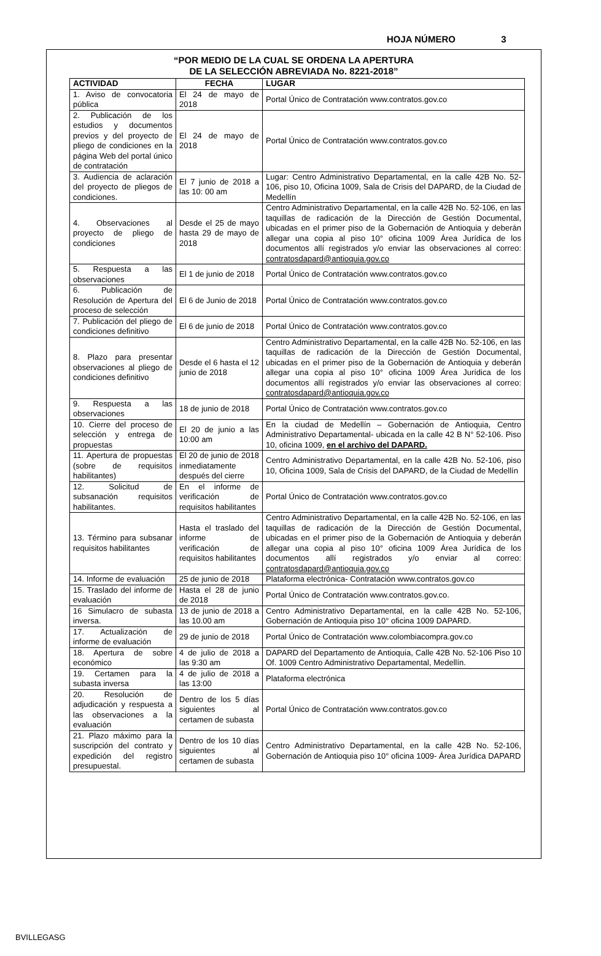HOJA NÚMERO 3
“POR MEDIO DE LA CUAL SE ORDENA LA APERTURA
DE LA SELECCIÓN ABREVIADA No. 8221-2018”
| ACTIVIDAD | FECHA | LUGAR |
| --- | --- | --- |
| 1. Aviso de convocatoria pública | El 24 de mayo de 2018 | Portal Único de Contratación www.contratos.gov.co |
| 2. Publicación de los estudios y documentos previos y del proyecto de pliego de condiciones en la página Web del portal único de contratación | El 24 de mayo de 2018 | Portal Único de Contratación www.contratos.gov.co |
| 3. Audiencia de aclaración del proyecto de pliegos de condiciones. | El 7 junio de 2018 a las 10: 00 am | Lugar: Centro Administrativo Departamental, en la calle 42B No. 52-106, piso 10, Oficina 1009, Sala de Crisis del DAPARD, de la Ciudad de Medellín |
| 4. Observaciones al proyecto de pliego de condiciones | Desde el 25 de mayo hasta 29 de mayo de 2018 | Centro Administrativo Departamental, en la calle 42B No. 52-106, en las taquillas de radicación de la Dirección de Gestión Documental, ubicadas en el primer piso de la Gobernación de Antioquia y deberán allegar una copia al piso 10° oficina 1009 Área Jurídica de los documentos allí registrados y/o enviar las observaciones al correo: contratosdapard@antioquia.gov.co |
| 5. Respuesta a las observaciones | El 1 de junio de 2018 | Portal Único de Contratación www.contratos.gov.co |
| 6. Publicación de Resolución de Apertura del proceso de selección | El 6 de Junio de 2018 | Portal Único de Contratación www.contratos.gov.co |
| 7. Publicación del pliego de condiciones definitivo | El 6 de junio de 2018 | Portal Único de Contratación www.contratos.gov.co |
| 8. Plazo para presentar observaciones al pliego de condiciones definitivo | Desde el 6 hasta el 12 junio de 2018 | Centro Administrativo Departamental, en la calle 42B No. 52-106, en las taquillas de radicación de la Dirección de Gestión Documental, ubicadas en el primer piso de la Gobernación de Antioquia y deberán allegar una copia al piso 10° oficina 1009 Área Jurídica de los documentos allí registrados y/o enviar las observaciones al correo: contratosdapard@antioquia.gov.co |
| 9. Respuesta a las observaciones | 18 de junio de 2018 | Portal Único de Contratación www.contratos.gov.co |
| 10. Cierre del proceso de selección y entrega de propuestas | El 20 de junio a las 10:00 am | En la ciudad de Medellín – Gobernación de Antioquia, Centro Administrativo Departamental- ubicada en la calle 42 B N° 52-106. Piso 10, oficina 1009, en el archivo del DAPARD. |
| 11. Apertura de propuestas (sobre de requisitos habilitantes) | El 20 de junio de 2018 inmediatamente después del cierre | Centro Administrativo Departamental, en la calle 42B No. 52-106, piso 10, Oficina 1009, Sala de Crisis del DAPARD, de la Ciudad de Medellín |
| 12. Solicitud de subsanación requisitos habilitantes. | En el informe de verificación de requisitos habilitantes | Portal Único de Contratación www.contratos.gov.co |
| 13. Término para subsanar requisitos habilitantes | Hasta el traslado del informe de verificación de requisitos habilitantes | Centro Administrativo Departamental, en la calle 42B No. 52-106, en las taquillas de radicación de la Dirección de Gestión Documental, ubicadas en el primer piso de la Gobernación de Antioquia y deberán allegar una copia al piso 10° oficina 1009 Área Jurídica de los documentos allí registrados y/o enviar al correo: contratosdapard@antioquia.gov.co |
| 14. Informe de evaluación | 25 de junio de 2018 | Plataforma electrónica- Contratación www.contratos.gov.co |
| 15. Traslado del informe de evaluación | Hasta el 28 de junio de 2018 | Portal Único de Contratación www.contratos.gov.co. |
| 16 Simulacro de subasta inversa. | 13 de junio de 2018 a las 10.00 am | Centro Administrativo Departamental, en la calle 42B No. 52-106, Gobernación de Antioquia piso 10° oficina 1009 DAPARD. |
| 17. Actualización de informe de evaluación | 29 de junio de 2018 | Portal Único de Contratación www.colombiacompra.gov.co |
| 18. Apertura de sobre económico | 4 de julio de 2018 a las 9:30 am | DAPARD del Departamento de Antioquia, Calle 42B No. 52-106 Piso 10 Of. 1009 Centro Administrativo Departamental, Medellín. |
| 19. Certamen para la subasta inversa | 4 de julio de 2018 a las 13:00 | Plataforma electrónica |
| 20. Resolución de adjudicación y respuesta a las observaciones a la evaluación | Dentro de los 5 días siguientes al certamen de subasta | Portal Único de Contratación www.contratos.gov.co |
| 21. Plazo máximo para la suscripción del contrato y expedición del registro presupuestal. | Dentro de los 10 días siguientes al certamen de subasta | Centro Administrativo Departamental, en la calle 42B No. 52-106, Gobernación de Antioquia piso 10° oficina 1009- Área Jurídica DAPARD |
BVILLEGASG